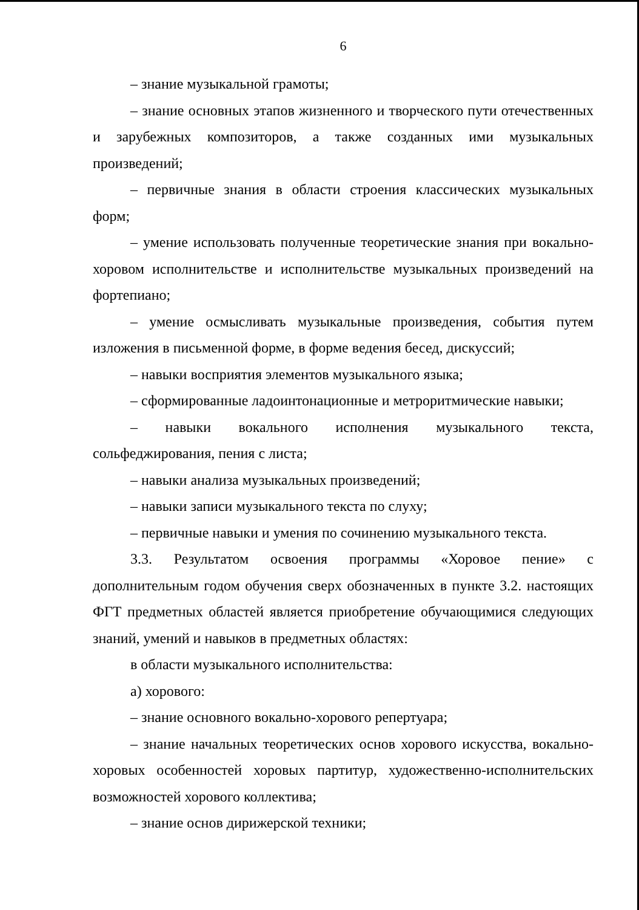6
– знание музыкальной грамоты;
– знание основных этапов жизненного и творческого пути отечественных и зарубежных композиторов, а также созданных ими музыкальных произведений;
– первичные знания в области строения классических музыкальных форм;
– умение использовать полученные теоретические знания при вокально-хоровом исполнительстве и исполнительстве музыкальных произведений на фортепиано;
– умение осмысливать музыкальные произведения, события путем изложения в письменной форме, в форме ведения бесед, дискуссий;
– навыки восприятия элементов музыкального языка;
– сформированные ладоинтонационные и метроритмические навыки;
– навыки вокального исполнения музыкального текста, сольфеджирования, пения с листа;
– навыки анализа музыкальных произведений;
– навыки записи музыкального текста по слуху;
– первичные навыки и умения по сочинению музыкального текста.
3.3. Результатом освоения программы «Хоровое пение» с дополнительным годом обучения сверх обозначенных в пункте 3.2. настоящих ФГТ предметных областей является приобретение обучающимися следующих знаний, умений и навыков в предметных областях:
в области музыкального исполнительства:
а) хорового:
– знание основного вокально-хорового репертуара;
– знание начальных теоретических основ хорового искусства, вокально-хоровых особенностей хоровых партитур, художественно-исполнительских возможностей хорового коллектива;
– знание основ дирижерской техники;